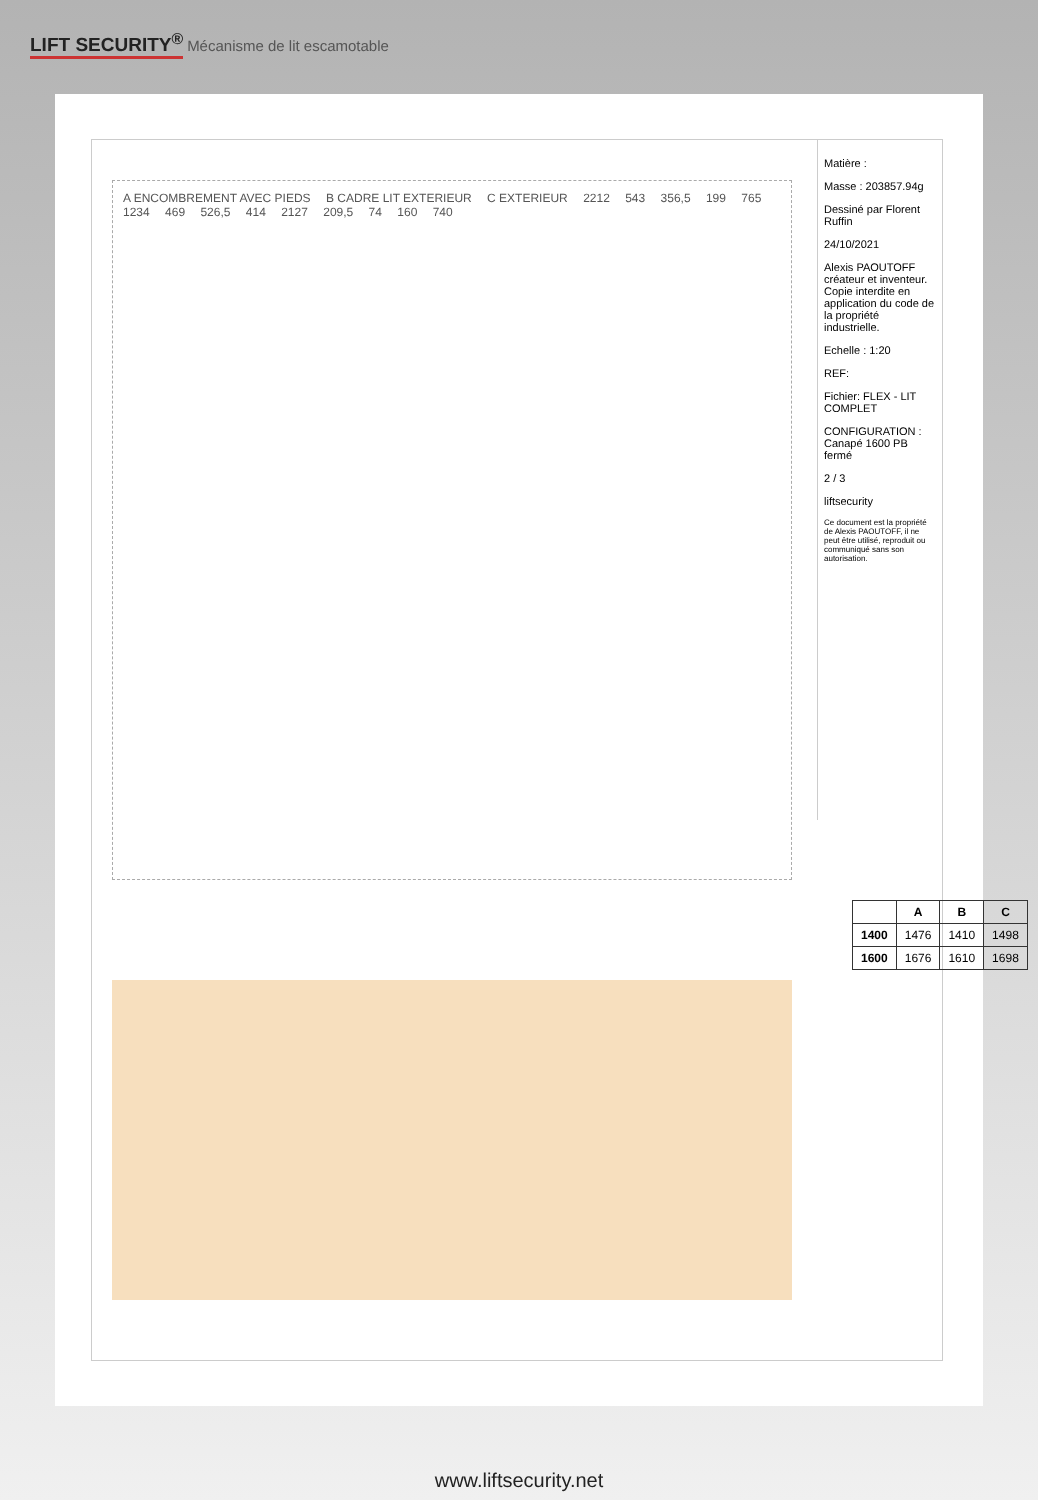LIFT SECURITY<sup>®</sup> Mécanisme de lit escamotable
A ENCOMBREMENT AVEC PIEDS B CADRE LIT EXTERIEUR C EXTERIEUR 2212 543 356,5 199 765 1234 469 526,5 414 2127 209,5 74 160 740
Matière :
Masse : 203857.94g
Dessiné par Florent Ruffin
24/10/2021
Alexis PAOUTOFF créateur et inventeur. Copie interdite en application du code de la propriété industrielle.
Echelle : 1:20
REF:
Fichier: FLEX - LIT COMPLET
CONFIGURATION : Canapé 1600 PB fermé
2 / 3
liftsecurity
Ce document est la propriété de Alexis PAOUTOFF, il ne peut être utilisé, reproduit ou communiqué sans son autorisation.
| | A | B | C |
| --- | --- | --- | --- |
| 1400 | 1476 | 1410 | 1498 |
| 1600 | 1676 | 1610 | 1698 |
www.liftsecurity.net